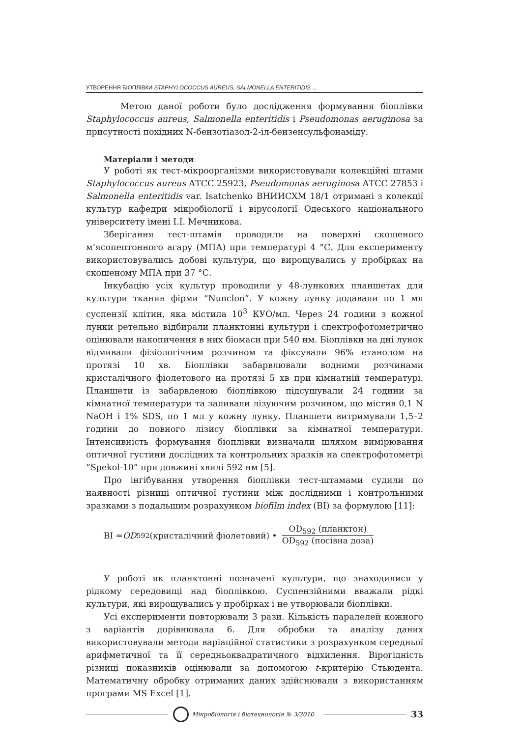УТВОРЕННЯ БІОПЛІВКИ STAPHYLOCOCCUS AUREUS, SALMONELLA ENTERITIDIS ...
Метою даної роботи було дослідження формування біоплівки Staphylococcus aureus, Salmonella enteritidis і Pseudomonas aeruginosa за присутності похідних N-бензотіазол-2-іл-бензенсульфонаміду.
Матеріали і методи
У роботі як тест-мікроорганізми використовували колекційні штами Staphylococcus aureus АТСС 25923, Pseudomonas aeruginosa АТСС 27853 і Salmonella enteritidis var. Isatchenko ВНИИСХМ 18/1 отримані з колекції культур кафедри мікробіології і вірусології Одеського національного університету імені І.І. Мечникова.
Зберігання тест-штамів проводили на поверхні скошеного м’ясопептонного агару (МПА) при температурі 4 °С. Для експерименту використовувались добові культури, що вирощувались у пробірках на скошеному МПА при 37 °С.
Інкубацію усіх культур проводили у 48-лункових планшетах для культури тканин фірми “Nunclon”. У кожну лунку додавали по 1 мл суспензії клітин, яка містила 10<sup>3</sup> КУО/мл. Через 24 години з кожної лунки ретельно відбирали планктонні культури і спектрофотометрично оцінювали накопичення в них біомаси при 540 нм. Біоплівки на дні лунок відмивали фізіологічним розчином та фіксували 96% етанолом на протязі 10 хв. Біоплівки забарвлювали водними розчинами кристалічного фіолетового на протязі 5 хв при кімнатній температурі. Планшети із забарвленою біоплівкою підсушували 24 години за кімнатної температури та заливали лізуючим розчином, що містив 0,1 N NaOH і 1% SDS, по 1 мл у кожну лунку. Планшети витримували 1,5–2 години до повного лізису біоплівки за кімнатної температури. Інтенсивність формування біоплівки визначали шляхом вимірювання оптичної густини дослідних та контрольних зразків на спектрофотометрі “Spekol-10” при довжині хвилі 592 нм [5].
Про інгібування утворення біоплівки тест-штамами судили по наявності різниці оптичної густини між дослідними і контрольними зразками з подальшим розрахунком biofilm index (BI) за формулою [11]:
BI = OD<sub>592</sub>(кристалічний фіолетовий) • OD<sub>592</sub> (планктон) OD<sub>592</sub> (посівна доза)
У роботі як планктонні позначені культури, що знаходилися у рідкому середовищі над біоплівкою. Суспензійними вважали рідкі культури, які вирощувались у пробірках і не утворювали біоплівки.
Усі експерименти повторювали 3 рази. Кількість паралелей кожного з варіантів дорівнювала 6. Для обробки та аналізу даних використовували методи варіаційної статистики з розрахунком середньої арифметичної та її середньоквадратичного відхилення. Вірогідність різниці показників оцінювали за допомогою t-критерію Стьюдента. Математичну обробку отриманих даних здійснювали з використанням програми MS Excel [1].
Мікробіологія і біотехнологія № 3/2010 33